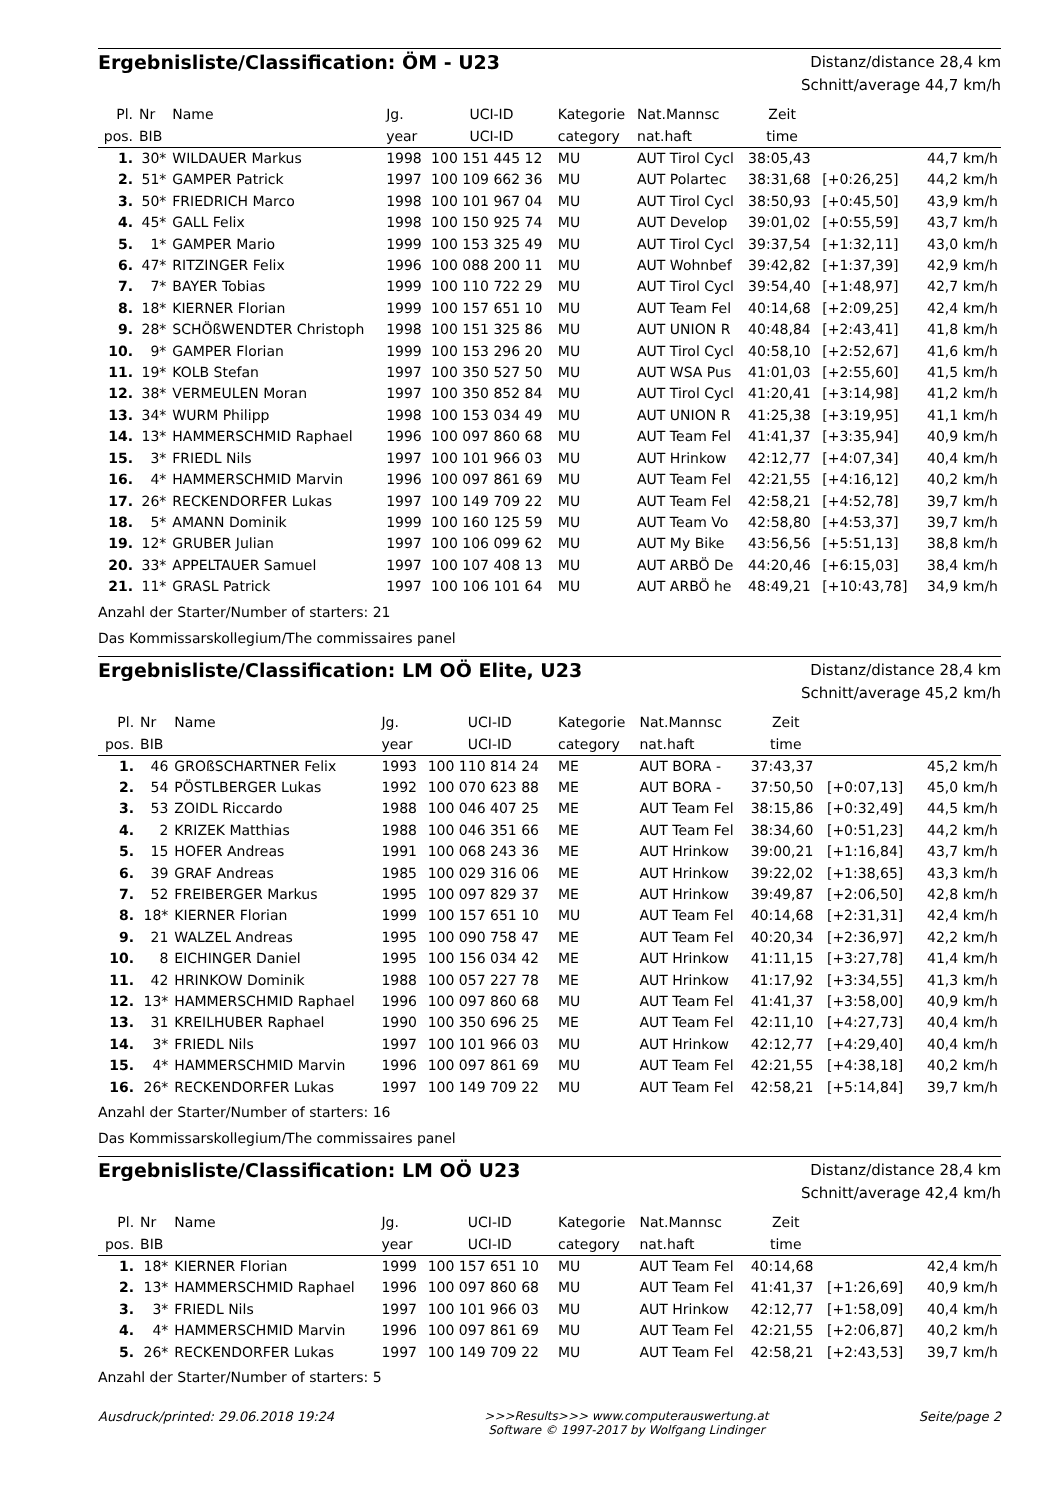Ergebnisliste/Classification: ÖM - U23
Distanz/distance 28,4 km
Schnitt/average 44,7 km/h
| Pl. | Nr | Name | Jg. | UCI-ID | Kategorie | Nat.Mannsc | Zeit | | |
| --- | --- | --- | --- | --- | --- | --- | --- | --- | --- |
| pos. | BIB | | year | UCI-ID | category | nat.haft | time | | |
| 1. | 30* | WILDAUER Markus | 1998 | 100 151 445 12 | MU | AUT Tirol Cycl | 38:05,43 | | 44,7 km/h |
| 2. | 51* | GAMPER Patrick | 1997 | 100 109 662 36 | MU | AUT Polartec | 38:31,68 | [+0:26,25] | 44,2 km/h |
| 3. | 50* | FRIEDRICH Marco | 1998 | 100 101 967 04 | MU | AUT Tirol Cycl | 38:50,93 | [+0:45,50] | 43,9 km/h |
| 4. | 45* | GALL Felix | 1998 | 100 150 925 74 | MU | AUT Develop | 39:01,02 | [+0:55,59] | 43,7 km/h |
| 5. | 1* | GAMPER Mario | 1999 | 100 153 325 49 | MU | AUT Tirol Cycl | 39:37,54 | [+1:32,11] | 43,0 km/h |
| 6. | 47* | RITZINGER Felix | 1996 | 100 088 200 11 | MU | AUT Wohnbef | 39:42,82 | [+1:37,39] | 42,9 km/h |
| 7. | 7* | BAYER Tobias | 1999 | 100 110 722 29 | MU | AUT Tirol Cycl | 39:54,40 | [+1:48,97] | 42,7 km/h |
| 8. | 18* | KIERNER Florian | 1999 | 100 157 651 10 | MU | AUT Team Fel | 40:14,68 | [+2:09,25] | 42,4 km/h |
| 9. | 28* | SCHÖßWENDTER Christoph | 1998 | 100 151 325 86 | MU | AUT UNION R | 40:48,84 | [+2:43,41] | 41,8 km/h |
| 10. | 9* | GAMPER Florian | 1999 | 100 153 296 20 | MU | AUT Tirol Cycl | 40:58,10 | [+2:52,67] | 41,6 km/h |
| 11. | 19* | KOLB Stefan | 1997 | 100 350 527 50 | MU | AUT WSA Pus | 41:01,03 | [+2:55,60] | 41,5 km/h |
| 12. | 38* | VERMEULEN Moran | 1997 | 100 350 852 84 | MU | AUT Tirol Cycl | 41:20,41 | [+3:14,98] | 41,2 km/h |
| 13. | 34* | WURM Philipp | 1998 | 100 153 034 49 | MU | AUT UNION R | 41:25,38 | [+3:19,95] | 41,1 km/h |
| 14. | 13* | HAMMERSCHMID Raphael | 1996 | 100 097 860 68 | MU | AUT Team Fel | 41:41,37 | [+3:35,94] | 40,9 km/h |
| 15. | 3* | FRIEDL Nils | 1997 | 100 101 966 03 | MU | AUT Hrinkow | 42:12,77 | [+4:07,34] | 40,4 km/h |
| 16. | 4* | HAMMERSCHMID Marvin | 1996 | 100 097 861 69 | MU | AUT Team Fel | 42:21,55 | [+4:16,12] | 40,2 km/h |
| 17. | 26* | RECKENDORFER Lukas | 1997 | 100 149 709 22 | MU | AUT Team Fel | 42:58,21 | [+4:52,78] | 39,7 km/h |
| 18. | 5* | AMANN Dominik | 1999 | 100 160 125 59 | MU | AUT Team Vo | 42:58,80 | [+4:53,37] | 39,7 km/h |
| 19. | 12* | GRUBER Julian | 1997 | 100 106 099 62 | MU | AUT My Bike | 43:56,56 | [+5:51,13] | 38,8 km/h |
| 20. | 33* | APPELTAUER Samuel | 1997 | 100 107 408 13 | MU | AUT ARBÖ De | 44:20,46 | [+6:15,03] | 38,4 km/h |
| 21. | 11* | GRASL Patrick | 1997 | 100 106 101 64 | MU | AUT ARBÖ he | 48:49,21 | [+10:43,78] | 34,9 km/h |
Anzahl der Starter/Number of starters: 21
Das Kommissarskollegium/The commissaires panel
Ergebnisliste/Classification: LM OÖ Elite, U23
Distanz/distance 28,4 km
Schnitt/average 45,2 km/h
| Pl. | Nr | Name | Jg. | UCI-ID | Kategorie | Nat.Mannsc | Zeit | | |
| --- | --- | --- | --- | --- | --- | --- | --- | --- | --- |
| pos. | BIB | | year | UCI-ID | category | nat.haft | time | | |
| 1. | 46 | GROßSCHARTNER Felix | 1993 | 100 110 814 24 | ME | AUT BORA - | 37:43,37 | | 45,2 km/h |
| 2. | 54 | PÖSTLBERGER Lukas | 1992 | 100 070 623 88 | ME | AUT BORA - | 37:50,50 | [+0:07,13] | 45,0 km/h |
| 3. | 53 | ZOIDL Riccardo | 1988 | 100 046 407 25 | ME | AUT Team Fel | 38:15,86 | [+0:32,49] | 44,5 km/h |
| 4. | 2 | KRIZEK Matthias | 1988 | 100 046 351 66 | ME | AUT Team Fel | 38:34,60 | [+0:51,23] | 44,2 km/h |
| 5. | 15 | HOFER Andreas | 1991 | 100 068 243 36 | ME | AUT Hrinkow | 39:00,21 | [+1:16,84] | 43,7 km/h |
| 6. | 39 | GRAF Andreas | 1985 | 100 029 316 06 | ME | AUT Hrinkow | 39:22,02 | [+1:38,65] | 43,3 km/h |
| 7. | 52 | FREIBERGER Markus | 1995 | 100 097 829 37 | ME | AUT Hrinkow | 39:49,87 | [+2:06,50] | 42,8 km/h |
| 8. | 18* | KIERNER Florian | 1999 | 100 157 651 10 | MU | AUT Team Fel | 40:14,68 | [+2:31,31] | 42,4 km/h |
| 9. | 21 | WALZEL Andreas | 1995 | 100 090 758 47 | ME | AUT Team Fel | 40:20,34 | [+2:36,97] | 42,2 km/h |
| 10. | 8 | EICHINGER Daniel | 1995 | 100 156 034 42 | ME | AUT Hrinkow | 41:11,15 | [+3:27,78] | 41,4 km/h |
| 11. | 42 | HRINKOW Dominik | 1988 | 100 057 227 78 | ME | AUT Hrinkow | 41:17,92 | [+3:34,55] | 41,3 km/h |
| 12. | 13* | HAMMERSCHMID Raphael | 1996 | 100 097 860 68 | MU | AUT Team Fel | 41:41,37 | [+3:58,00] | 40,9 km/h |
| 13. | 31 | KREILHUBER Raphael | 1990 | 100 350 696 25 | ME | AUT Team Fel | 42:11,10 | [+4:27,73] | 40,4 km/h |
| 14. | 3* | FRIEDL Nils | 1997 | 100 101 966 03 | MU | AUT Hrinkow | 42:12,77 | [+4:29,40] | 40,4 km/h |
| 15. | 4* | HAMMERSCHMID Marvin | 1996 | 100 097 861 69 | MU | AUT Team Fel | 42:21,55 | [+4:38,18] | 40,2 km/h |
| 16. | 26* | RECKENDORFER Lukas | 1997 | 100 149 709 22 | MU | AUT Team Fel | 42:58,21 | [+5:14,84] | 39,7 km/h |
Anzahl der Starter/Number of starters: 16
Das Kommissarskollegium/The commissaires panel
Ergebnisliste/Classification: LM OÖ U23
Distanz/distance 28,4 km
Schnitt/average 42,4 km/h
| Pl. | Nr | Name | Jg. | UCI-ID | Kategorie | Nat.Mannsc | Zeit | | |
| --- | --- | --- | --- | --- | --- | --- | --- | --- | --- |
| pos. | BIB | | year | UCI-ID | category | nat.haft | time | | |
| 1. | 18* | KIERNER Florian | 1999 | 100 157 651 10 | MU | AUT Team Fel | 40:14,68 | | 42,4 km/h |
| 2. | 13* | HAMMERSCHMID Raphael | 1996 | 100 097 860 68 | MU | AUT Team Fel | 41:41,37 | [+1:26,69] | 40,9 km/h |
| 3. | 3* | FRIEDL Nils | 1997 | 100 101 966 03 | MU | AUT Hrinkow | 42:12,77 | [+1:58,09] | 40,4 km/h |
| 4. | 4* | HAMMERSCHMID Marvin | 1996 | 100 097 861 69 | MU | AUT Team Fel | 42:21,55 | [+2:06,87] | 40,2 km/h |
| 5. | 26* | RECKENDORFER Lukas | 1997 | 100 149 709 22 | MU | AUT Team Fel | 42:58,21 | [+2:43,53] | 39,7 km/h |
Anzahl der Starter/Number of starters: 5
Ausdruck/printed: 29.06.2018 19:24 >>>Results>>> www.computerauswertung.at
Software © 1997-2017 by Wolfgang Lindinger Seite/page 2